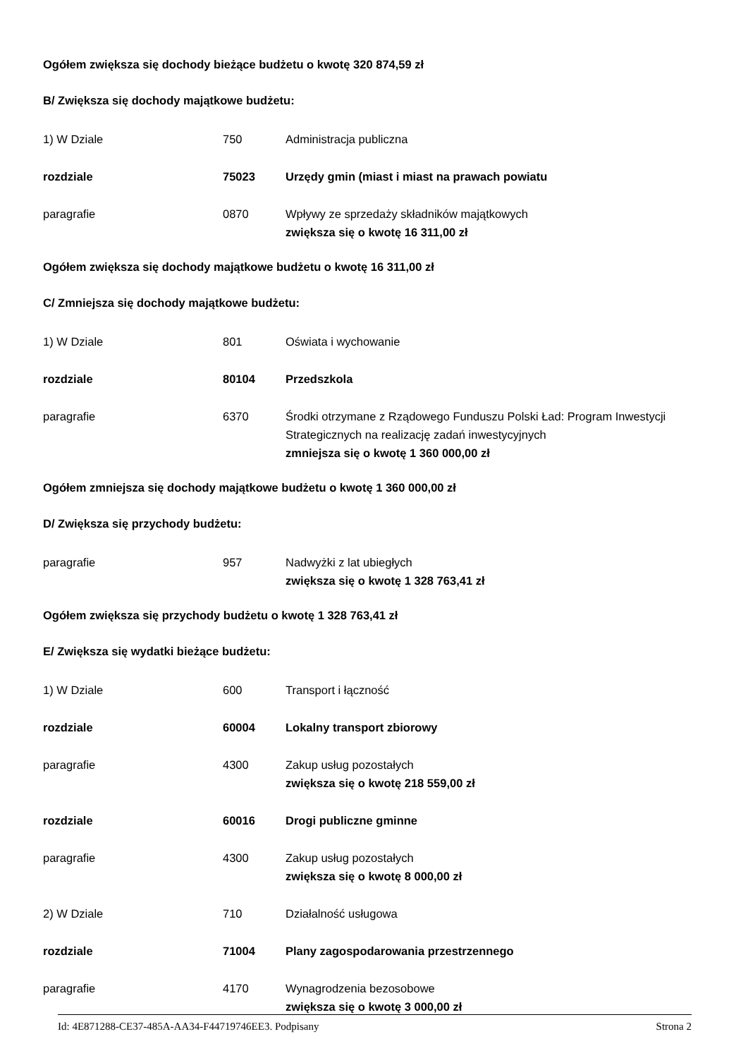Ogółem zwiększa się dochody bieżące budżetu o kwotę 320 874,59 zł
B/ Zwiększa się dochody majątkowe budżetu:
1) W Dziale 750 Administracja publiczna
rozdziale 75023 Urzędy gmin (miast i miast na prawach powiatu
paragrafie 0870 Wpływy ze sprzedaży składników majątkowych
zwiększa się o kwotę 16 311,00 zł
Ogółem zwiększa się dochody majątkowe budżetu o kwotę 16 311,00 zł
C/ Zmniejsza się dochody majątkowe budżetu:
1) W Dziale 801 Oświata i wychowanie
rozdziale 80104 Przedszkola
paragrafie 6370 Środki otrzymane z Rządowego Funduszu Polski Ład: Program Inwestycji Strategicznych na realizację zadań inwestycyjnych
zmniejsza się o kwotę 1 360 000,00 zł
Ogółem zmniejsza się dochody majątkowe budżetu o kwotę 1 360 000,00 zł
D/ Zwiększa się przychody budżetu:
paragrafie 957 Nadwyżki z lat ubiegłych
zwiększa się o kwotę 1 328 763,41 zł
Ogółem zwiększa się przychody budżetu o kwotę 1 328 763,41 zł
E/ Zwiększa się wydatki bieżące budżetu:
1) W Dziale 600 Transport i łączność
rozdziale 60004 Lokalny transport zbiorowy
paragrafie 4300 Zakup usług pozostałych
zwiększa się o kwotę 218 559,00 zł
rozdziale 60016 Drogi publiczne gminne
paragrafie 4300 Zakup usług pozostałych
zwiększa się o kwotę 8 000,00 zł
2) W Dziale 710 Działalność usługowa
rozdziale 71004 Plany zagospodarowania przestrzennego
paragrafie 4170 Wynagrodzenia bezosobowe
zwiększa się o kwotę 3 000,00 zł
Id: 4E871288-CE37-485A-AA34-F44719746EE3. Podpisany Strona 2